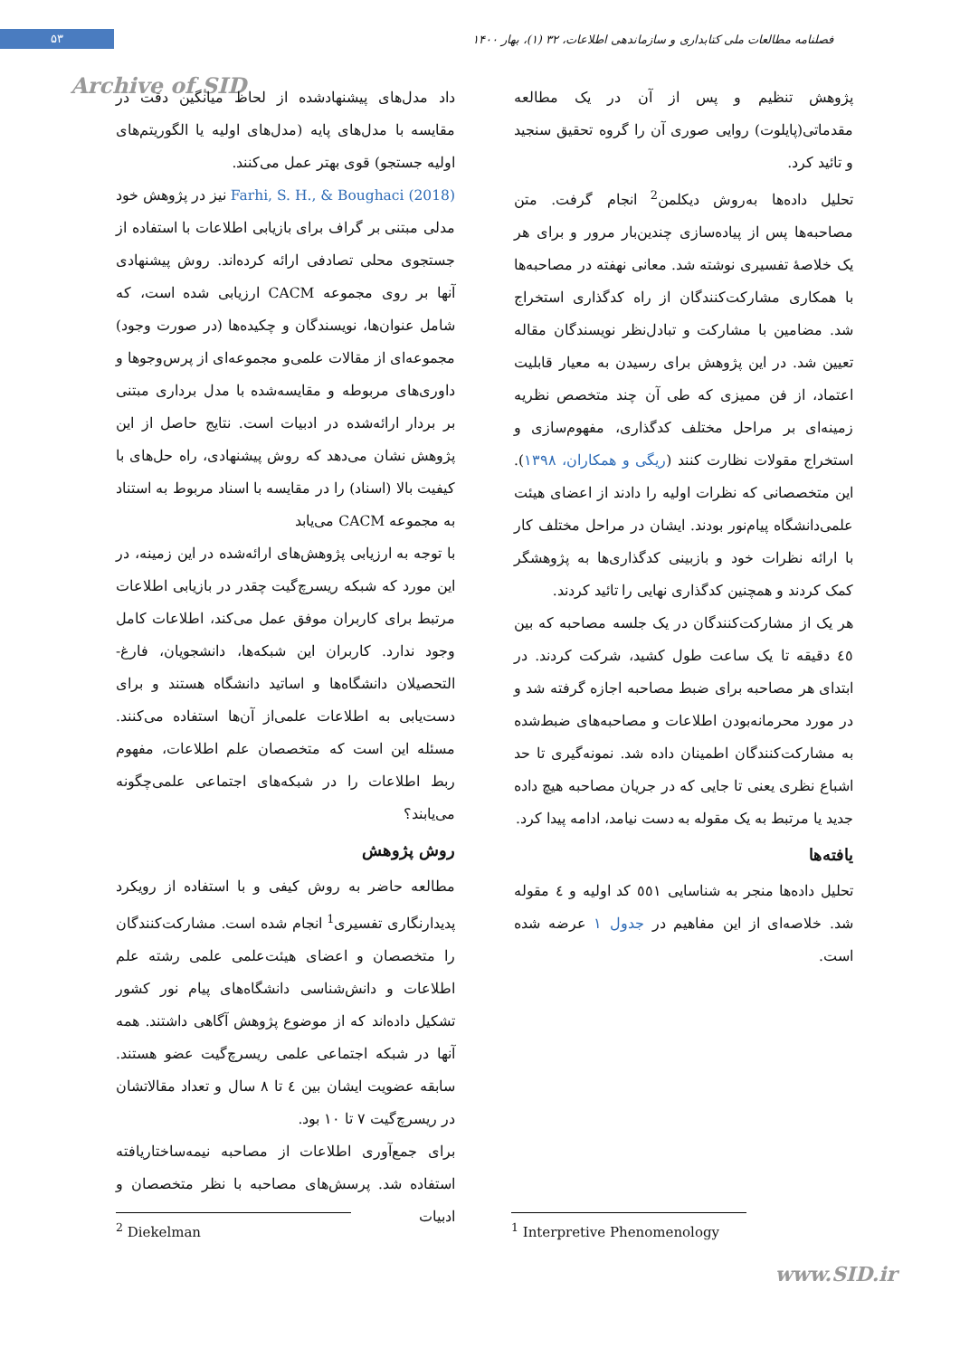۵۳
فصلنامه مطالعات ملی کتابداری و سازماندهی اطلاعات، ۳۲ (۱)، بهار ۱۴۰۰
Archive of SID
داد مدل‌های پیشنهادشده از لحاظ میانگین دقت در مقایسه با مدل‌های پایه (مدل‌های اولیه یا الگوریتم‌های اولیه جستجو) قوی بهتر عمل می‌کنند.
Farhi, S. H., & Boughaci (2018) نیز در پژوهش خود مدلی مبتنی بر گراف برای بازیابی اطلاعات با استفاده از جستجوی محلی تصادفی ارائه کرده‌اند. روش پیشنهادی آنها بر روی مجموعه CACM ارزیابی شده است، که شامل عنوان‌ها، نویسندگان و چکیده‌ها (در صورت وجود) مجموعه‌ای از مقالات علمی‌و مجموعه‌ای از پرس‌وجوها و داوری‌های مربوطه و مقایسه‌شده با مدل برداری مبتنی بر بردار ارائه‌شده در ادبیات است. نتایج حاصل از این پژوهش نشان می‌دهد که روش پیشنهادی، راه حل‌های با کیفیت بالا (اسناد) را در مقایسه با اسناد مربوط به استناد به مجموعه CACM می‌یابد
با توجه به ارزیابی پژوهش‌های ارائه‌شده در این زمینه، در این مورد که شبکه ریسرچ‌گیت چقدر در بازیابی اطلاعات مرتبط برای کاربران موفق عمل می‌کند، اطلاعات کامل وجود ندارد. کاربران این شبکه‌ها، دانشجویان، فارغ-التحصیلان دانشگاه‌ها و اساتید دانشگاه هستند و برای دست‌یابی به اطلاعات علمی‌از آن‌ها استفاده می‌کنند. مسئله این است که متخصصان علم اطلاعات، مفهوم ربط اطلاعات را در شبکه‌های اجتماعی علمی‌چگونه می‌یابند؟
روش پژوهش
مطالعه حاضر به روش کیفی و با استفاده از رویکرد پدیدارنگاری تفسیری<sup>1</sup> انجام شده است. مشارکت‌کنندگان را متخصصان و اعضای هیئت‌علمی علمی رشته علم اطلاعات و دانش‌شناسی دانشگاه‌های پیام نور کشور تشکیل داده‌اند که از موضوع پژوهش آگاهی داشتند. همه آنها در شبکه اجتماعی علمی ریسرچ‌گیت عضو هستند. سابقه عضویت ایشان بین ٤ تا ٨ سال و تعداد مقالاتشان در ریسرچ‌گیت ٧ تا ١٠ بود.
برای جمع‌آوری اطلاعات از مصاحبه نیمه‌ساختاریافته استفاده شد. پرسش‌های مصاحبه با نظر متخصصان و ادبیات
پژوهش تنظیم و پس از آن در یک مطالعه مقدماتی(پایلوت) روایی صوری آن را گروه تحقیق سنجید و تائید کرد.
تحلیل داده‌ها به‌روش دیکلمن<sup>2</sup> انجام گرفت. متن مصاحبه‌ها پس از پیاده‌سازی چندین‌بار مرور و برای هر یک خلاصهٔ تفسیری نوشته شد. معانی نهفته در مصاحبه‌ها با همکاری مشارکت‌کنندگان از راه کدگذاری استخراج شد. مضامین با مشارکت و تبادل‌نظر نویسندگان مقاله تعیین شد. در این پژوهش برای رسیدن به معیار قابلیت اعتماد، از فن ممیزی که طی آن چند متخصص نظریه زمینه‌ای بر مراحل مختلف کدگذاری، مفهوم‌سازی و استخراج مقولات نظارت کنند (ریگی و همکاران، ١٣٩٨). این متخصصانی که نظرات اولیه را دادند از اعضای هیئت علمی‌دانشگاه پیام‌نور بودند. ایشان در مراحل مختلف کار با ارائه نظرات خود و بازبینی کدگذاری‌ها به پژوهشگر کمک کردند و همچنین کدگذاری نهایی را تائید کردند.
هر یک از مشارکت‌کنندگان در یک جلسه مصاحبه که بین ٤٥ دقیقه تا یک ساعت طول کشید، شرکت کردند. در ابتدای هر مصاحبه برای ضبط مصاحبه اجازه گرفته شد و در مورد محرمانه‌بودن اطلاعات و مصاحبه‌های ضبط‌شده به مشارکت‌کنندگان اطمینان داده شد. نمونه‌گیری تا حد اشباع نظری یعنی تا جایی که در جریان مصاحبه هیچ داده جدید یا مرتبط به یک مقوله به دست نیامد، ادامه پیدا کرد.
یافته‌ها
تحلیل داده‌ها منجر به شناسایی ٥٥١ کد اولیه و ٤ مقوله شد. خلاصه‌ای از این مفاهیم در جدول ١ عرضه شده است.
<sup>1</sup> Interpretive Phenomenology
<sup>2</sup> Diekelman
www.SID.ir